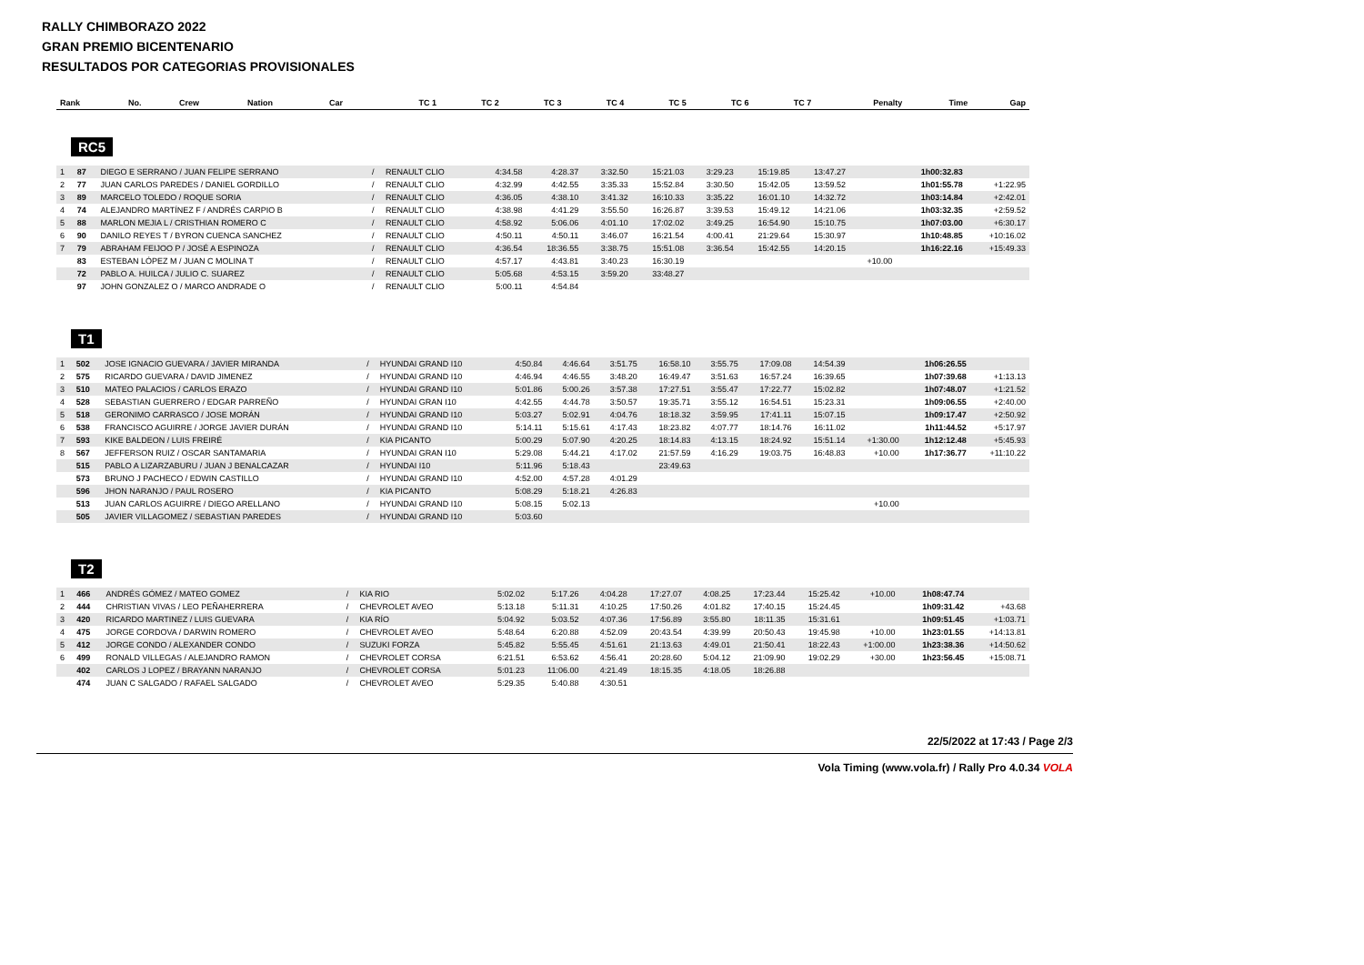RALLY CHIMBORAZO 2022
GRAN PREMIO BICENTENARIO
RESULTADOS POR CATEGORIAS PROVISIONALES
| Rank | No. | Crew | Nation | Car | TC 1 | TC 2 | TC 3 | TC 4 | TC 5 | TC 6 | TC 7 | Penalty | Time | Gap |
| --- | --- | --- | --- | --- | --- | --- | --- | --- | --- | --- | --- | --- | --- | --- |
RC5
| 1 | 87 | DIEGO E SERRANO / JUAN FELIPE SERRANO | / | RENAULT CLIO | 4:34.58 | 4:28.37 | 3:32.50 | 15:21.03 | 3:29.23 | 15:19.85 | 13:47.27 | | 1h00:32.83 | |
| 2 | 77 | JUAN CARLOS PAREDES / DANIEL GORDILLO | / | RENAULT CLIO | 4:32.99 | 4:42.55 | 3:35.33 | 15:52.84 | 3:30.50 | 15:42.05 | 13:59.52 | | 1h01:55.78 | +1:22.95 |
| 3 | 89 | MARCELO TOLEDO / ROQUE SORIA | / | RENAULT CLIO | 4:36.05 | 4:38.10 | 3:41.32 | 16:10.33 | 3:35.22 | 16:01.10 | 14:32.72 | | 1h03:14.84 | +2:42.01 |
| 4 | 74 | ALEJANDRO MARTÍNEZ F / ANDRÉS CARPIO B | / | RENAULT CLIO | 4:38.98 | 4:41.29 | 3:55.50 | 16:26.87 | 3:39.53 | 15:49.12 | 14:21.06 | | 1h03:32.35 | +2:59.52 |
| 5 | 88 | MARLON MEJIA L / CRISTHIAN ROMERO C | / | RENAULT CLIO | 4:58.92 | 5:06.06 | 4:01.10 | 17:02.02 | 3:49.25 | 16:54.90 | 15:10.75 | | 1h07:03.00 | +6:30.17 |
| 6 | 90 | DANILO REYES T / BYRON CUENCA SANCHEZ | / | RENAULT CLIO | 4:50.11 | 4:50.11 | 3:46.07 | 16:21.54 | 4:00.41 | 21:29.64 | 15:30.97 | | 1h10:48.85 | +10:16.02 |
| 7 | 79 | ABRAHAM FEIJOO P / JOSÉ A ESPINOZA | / | RENAULT CLIO | 4:36.54 | 18:36.55 | 3:38.75 | 15:51.08 | 3:36.54 | 15:42.55 | 14:20.15 | | 1h16:22.16 | +15:49.33 |
| | 83 | ESTEBAN LÓPEZ M / JUAN C MOLINA T | / | RENAULT CLIO | 4:57.17 | 4:43.81 | 3:40.23 | 16:30.19 | | | | +10.00 | | |
| | 72 | PABLO A. HUILCA / JULIO C. SUAREZ | / | RENAULT CLIO | 5:05.68 | 4:53.15 | 3:59.20 | 33:48.27 | | | | | | |
| | 97 | JOHN GONZALEZ O / MARCO ANDRADE O | / | RENAULT CLIO | 5:00.11 | 4:54.84 | | | | | | | | |
T1
| 1 | 502 | JOSE IGNACIO GUEVARA / JAVIER MIRANDA | / | HYUNDAI GRAND I10 | 4:50.84 | 4:46.64 | 3:51.75 | 16:58.10 | 3:55.75 | 17:09.08 | 14:54.39 | | 1h06:26.55 | |
| 2 | 575 | RICARDO GUEVARA / DAVID JIMENEZ | / | HYUNDAI GRAND I10 | 4:46.94 | 4:46.55 | 3:48.20 | 16:49.47 | 3:51.63 | 16:57.24 | 16:39.65 | | 1h07:39.68 | +1:13.13 |
| 3 | 510 | MATEO PALACIOS / CARLOS ERAZO | / | HYUNDAI GRAND I10 | 5:01.86 | 5:00.26 | 3:57.38 | 17:27.51 | 3:55.47 | 17:22.77 | 15:02.82 | | 1h07:48.07 | +1:21.52 |
| 4 | 528 | SEBASTIAN GUERRERO / EDGAR PARREÑO | / | HYUNDAI GRAN I10 | 4:42.55 | 4:44.78 | 3:50.57 | 19:35.71 | 3:55.12 | 16:54.51 | 15:23.31 | | 1h09:06.55 | +2:40.00 |
| 5 | 518 | GERONIMO CARRASCO / JOSE MORÁN | / | HYUNDAI GRAND I10 | 5:03.27 | 5:02.91 | 4:04.76 | 18:18.32 | 3:59.95 | 17:41.11 | 15:07.15 | | 1h09:17.47 | +2:50.92 |
| 6 | 538 | FRANCISCO AGUIRRE / JORGE JAVIER DURÁN | / | HYUNDAI GRAND I10 | 5:14.11 | 5:15.61 | 4:17.43 | 18:23.82 | 4:07.77 | 18:14.76 | 16:11.02 | | 1h11:44.52 | +5:17.97 |
| 7 | 593 | KIKE BALDEON / LUIS FREIRÉ | / | KIA PICANTO | 5:00.29 | 5:07.90 | 4:20.25 | 18:14.83 | 4:13.15 | 18:24.92 | 15:51.14 | +1:30.00 | 1h12:12.48 | +5:45.93 |
| 8 | 567 | JEFFERSON RUIZ / OSCAR SANTAMARIA | / | HYUNDAI GRAN I10 | 5:29.08 | 5:44.21 | 4:17.02 | 21:57.59 | 4:16.29 | 19:03.75 | 16:48.83 | +10.00 | 1h17:36.77 | +11:10.22 |
| | 515 | PABLO A LIZARZABURU / JUAN J BENALCAZAR | / | HYUNDAI I10 | 5:11.96 | 5:18.43 | | 23:49.63 | | | | | | |
| | 573 | BRUNO J PACHECO / EDWIN CASTILLO | / | HYUNDAI GRAND I10 | 4:52.00 | 4:57.28 | 4:01.29 | | | | | | | |
| | 596 | JHON NARANJO / PAUL ROSERO | / | KIA PICANTO | 5:08.29 | 5:18.21 | 4:26.83 | | | | | | | |
| | 513 | JUAN CARLOS AGUIRRE / DIEGO ARELLANO | / | HYUNDAI GRAND I10 | 5:08.15 | 5:02.13 | | | | | | +10.00 | | |
| | 505 | JAVIER VILLAGOMEZ / SEBASTIAN PAREDES | / | HYUNDAI GRAND I10 | 5:03.60 | | | | | | | | | |
T2
| 1 | 466 | ANDRÉS GÓMEZ / MATEO GOMEZ | / | KIA RIO | 5:02.02 | 5:17.26 | 4:04.28 | 17:27.07 | 4:08.25 | 17:23.44 | 15:25.42 | +10.00 | 1h08:47.74 | |
| 2 | 444 | CHRISTIAN VIVAS / LEO PEÑAHERRERA | / | CHEVROLET AVEO | 5:13.18 | 5:11.31 | 4:10.25 | 17:50.26 | 4:01.82 | 17:40.15 | 15:24.45 | | 1h09:31.42 | +43.68 |
| 3 | 420 | RICARDO MARTINEZ / LUIS GUEVARA | / | KIA RÍO | 5:04.92 | 5:03.52 | 4:07.36 | 17:56.89 | 3:55.80 | 18:11.35 | 15:31.61 | | 1h09:51.45 | +1:03.71 |
| 4 | 475 | JORGE CORDOVA / DARWIN ROMERO | / | CHEVROLET AVEO | 5:48.64 | 6:20.88 | 4:52.09 | 20:43.54 | 4:39.99 | 20:50.43 | 19:45.98 | +10.00 | 1h23:01.55 | +14:13.81 |
| 5 | 412 | JORGE CONDO / ALEXANDER CONDO | / | SUZUKI FORZA | 5:45.82 | 5:55.45 | 4:51.61 | 21:13.63 | 4:49.01 | 21:50.41 | 18:22.43 | +1:00.00 | 1h23:38.36 | +14:50.62 |
| 6 | 499 | RONALD VILLEGAS / ALEJANDRO RAMON | / | CHEVROLET CORSA | 6:21.51 | 6:53.62 | 4:56.41 | 20:28.60 | 5:04.12 | 21:09.90 | 19:02.29 | +30.00 | 1h23:56.45 | +15:08.71 |
| | 402 | CARLOS J LOPEZ / BRAYANN NARANJO | / | CHEVROLET CORSA | 5:01.23 | 11:06.00 | 4:21.49 | 18:15.35 | 4:18.05 | 18:26.88 | | | | |
| | 474 | JUAN C SALGADO / RAFAEL SALGADO | / | CHEVROLET AVEO | 5:29.35 | 5:40.88 | 4:30.51 | | | | | | | |
22/5/2022 at 17:43 / Page 2/3
Vola Timing (www.vola.fr) / Rally Pro 4.0.34 VOLA